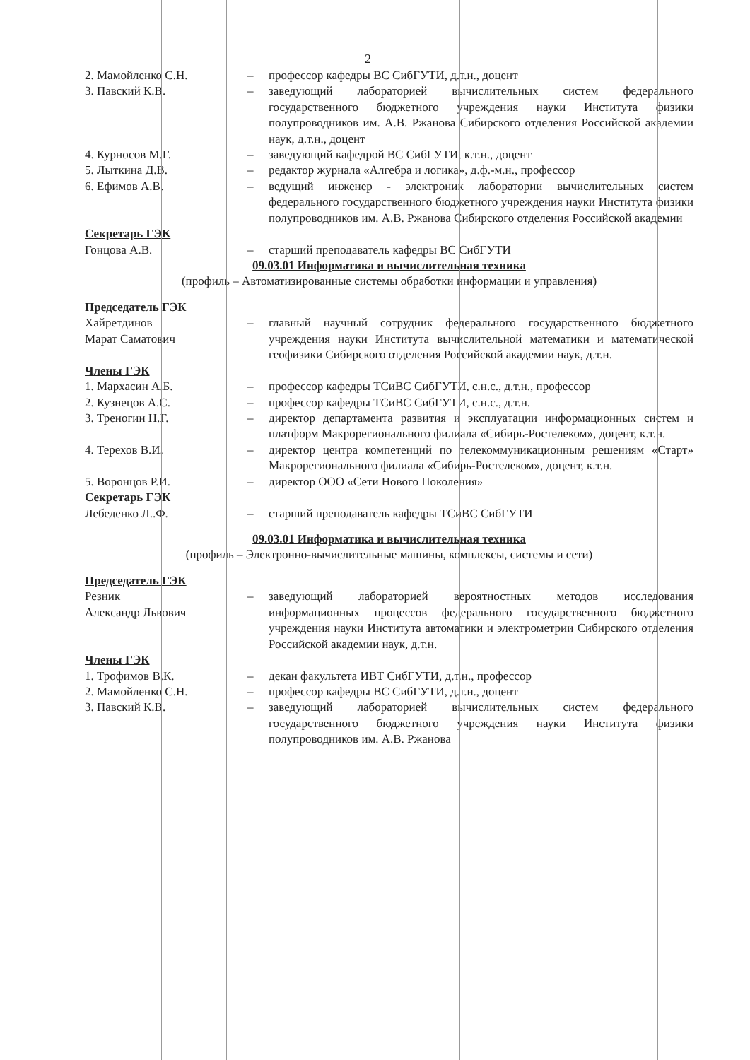2
2. Мамойленко С.Н. – профессор кафедры ВС СибГУТИ, д.т.н., доцент
3. Павский К.В. – заведующий лабораторией вычислительных систем федерального государственного бюджетного учреждения науки Института физики полупроводников им. А.В. Ржанова Сибирского отделения Российской академии наук, д.т.н., доцент
4. Курносов М.Г. – заведующий кафедрой ВС СибГУТИ, к.т.н., доцент
5. Лыткина Д.В. – редактор журнала «Алгебра и логика», д.ф.-м.н., профессор
6. Ефимов А.В. – ведущий инженер - электроник лаборатории вычислительных систем федерального государственного бюджетного учреждения науки Института физики полупроводников им. А.В. Ржанова Сибирского отделения Российской академии
Секретарь ГЭК
Гонцова А.В. – старший преподаватель кафедры ВС СибГУТИ
09.03.01 Информатика и вычислительная техника
(профиль – Автоматизированные системы обработки информации и управления)
Председатель ГЭК
Хайретдинов
Марат Саматович
– главный научный сотрудник федерального государственного бюджетного учреждения науки Института вычислительной математики и математической геофизики Сибирского отделения Российской академии наук, д.т.н.
Члены ГЭК
1. Мархасин А.Б. – профессор кафедры ТСиВС СибГУТИ, с.н.с., д.т.н., профессор
2. Кузнецов А.С. – профессор кафедры ТСиВС СибГУТИ, с.н.с., д.т.н.
3. Треногин Н.Г. – директор департамента развития и эксплуатации информационных систем и платформ Макрорегионального филиала «Сибирь-Ростелеком», доцент, к.т.н.
4. Терехов В.И. – директор центра компетенций по телекоммуникационным решениям «Старт» Макрорегионального филиала «Сибирь-Ростелеком», доцент, к.т.н.
5. Воронцов Р.И. – директор ООО «Сети Нового Поколения»
Секретарь ГЭК
Лебеденко Л..Ф. – старший преподаватель кафедры ТСиВС СибГУТИ
09.03.01 Информатика и вычислительная техника
(профиль – Электронно-вычислительные машины, комплексы, системы и сети)
Председатель ГЭК
Резник
Александр Львович
– заведующий лабораторией вероятностных методов исследования информационных процессов федерального государственного бюджетного учреждения науки Института автоматики и электрометрии Сибирского отделения Российской академии наук, д.т.н.
Члены ГЭК
1. Трофимов В.К. – декан факультета ИВТ СибГУТИ, д.т.н., профессор
2. Мамойленко С.Н. – профессор кафедры ВС СибГУТИ, д.т.н., доцент
3. Павский К.В. – заведующий лабораторией вычислительных систем федерального государственного бюджетного учреждения науки Института физики полупроводников им. А.В. Ржанова